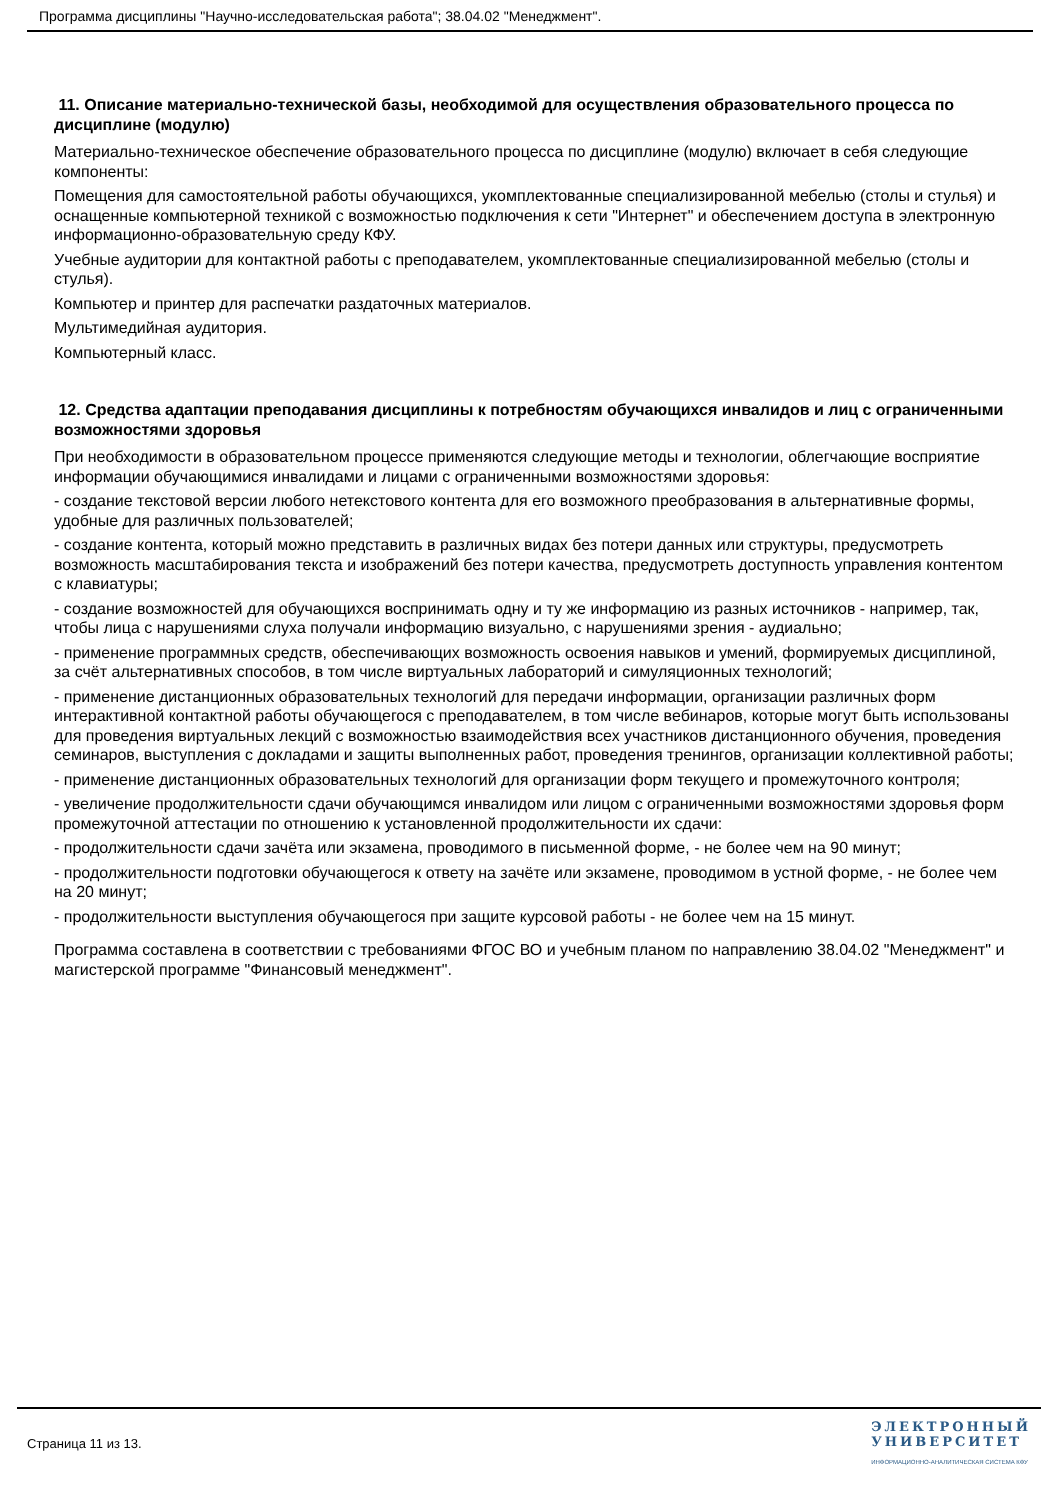Программа дисциплины "Научно-исследовательская работа"; 38.04.02 "Менеджмент".
11. Описание материально-технической базы, необходимой для осуществления образовательного процесса по дисциплине (модулю)
Материально-техническое обеспечение образовательного процесса по дисциплине (модулю) включает в себя следующие компоненты:
Помещения для самостоятельной работы обучающихся, укомплектованные специализированной мебелью (столы и стулья) и оснащенные компьютерной техникой с возможностью подключения к сети "Интернет" и обеспечением доступа в электронную информационно-образовательную среду КФУ.
Учебные аудитории для контактной работы с преподавателем, укомплектованные специализированной мебелью (столы и стулья).
Компьютер и принтер для распечатки раздаточных материалов.
Мультимедийная аудитория.
Компьютерный класс.
12. Средства адаптации преподавания дисциплины к потребностям обучающихся инвалидов и лиц с ограниченными возможностями здоровья
При необходимости в образовательном процессе применяются следующие методы и технологии, облегчающие восприятие информации обучающимися инвалидами и лицами с ограниченными возможностями здоровья:
- создание текстовой версии любого нетекстового контента для его возможного преобразования в альтернативные формы, удобные для различных пользователей;
- создание контента, который можно представить в различных видах без потери данных или структуры, предусмотреть возможность масштабирования текста и изображений без потери качества, предусмотреть доступность управления контентом с клавиатуры;
- создание возможностей для обучающихся воспринимать одну и ту же информацию из разных источников - например, так, чтобы лица с нарушениями слуха получали информацию визуально, с нарушениями зрения - аудиально;
- применение программных средств, обеспечивающих возможность освоения навыков и умений, формируемых дисциплиной, за счёт альтернативных способов, в том числе виртуальных лабораторий и симуляционных технологий;
- применение дистанционных образовательных технологий для передачи информации, организации различных форм интерактивной контактной работы обучающегося с преподавателем, в том числе вебинаров, которые могут быть использованы для проведения виртуальных лекций с возможностью взаимодействия всех участников дистанционного обучения, проведения семинаров, выступления с докладами и защиты выполненных работ, проведения тренингов, организации коллективной работы;
- применение дистанционных образовательных технологий для организации форм текущего и промежуточного контроля;
- увеличение продолжительности сдачи обучающимся инвалидом или лицом с ограниченными возможностями здоровья форм промежуточной аттестации по отношению к установленной продолжительности их сдачи:
- продолжительности сдачи зачёта или экзамена, проводимого в письменной форме, - не более чем на 90 минут;
- продолжительности подготовки обучающегося к ответу на зачёте или экзамене, проводимом в устной форме, - не более чем на 20 минут;
- продолжительности выступления обучающегося при защите курсовой работы - не более чем на 15 минут.
Программа составлена в соответствии с требованиями ФГОС ВО и учебным планом по направлению 38.04.02 "Менеджмент" и магистерской программе "Финансовый менеджмент".
Страница 11 из 13.
ЭЛЕКТРОННЫЙ
УНИВЕРСИТЕТ
ИНФОРМАЦИОННО-АНАЛИТИЧЕСКАЯ СИСТЕМА КФУ